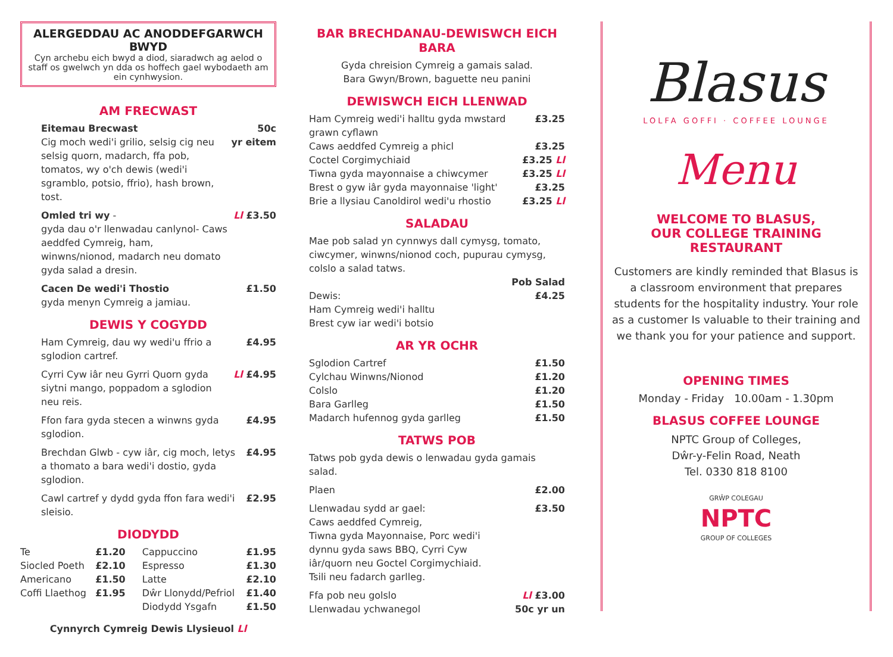ALERGEDDAU AC ANODDEFGARWCH BWYD
Cyn archebu eich bwyd a diod, siaradwch ag aelod o staff os gwelwch yn dda os hoffech gael wybodaeth am ein cynhwysion.
AM FRECWAST
| Eitemau Brecwast Cig moch wedi'i grilio, selsig cig neu selsig quorn, madarch, ffa pob, tomatos, wy o'ch dewis (wedi'i sgramblo, potsio, ffrio), hash brown, tost. | 50c yr eitem |
| Omled tri wy - gyda dau o'r llenwadau canlynol- Caws aeddfed Cymreig, ham, winwns/nionod, madarch neu domato gyda salad a dresin. | Ll £3.50 |
| Cacen De wedi'i Thostio gyda menyn Cymreig a jamiau. | £1.50 |
DEWIS Y COGYDD
| Ham Cymreig, dau wy wedi'u ffrio a sglodion cartref. | £4.95 |
| Cyrri Cyw iâr neu Gyrri Quorn gyda siytni mango, poppadom a sglodion neu reis. | Ll £4.95 |
| Ffon fara gyda stecen a winwns gyda sglodion. | £4.95 |
| Brechdan Glwb - cyw iâr, cig moch, letys a thomato a bara wedi'i dostio, gyda sglodion. | £4.95 |
| Cawl cartref y dydd gyda ffon fara wedi'i sleisio. | £2.95 |
DIODYDD
| Te | £1.20 | Cappuccino | £1.95 |
| Siocled Poeth | £2.10 | Espresso | £1.30 |
| Americano | £1.50 | Latte | £2.10 |
| Coffi Llaethog | £1.95 | Dŵr Llonydd/Pefriol | £1.40 |
| | | Diodydd Ysgafn | £1.50 |
Cynnyrch Cymreig Dewis Llysieuol Ll
BAR BRECHDANAU-DEWISWCH EICH BARA
Gyda chreision Cymreig a gamais salad.
Bara Gwyn/Brown, baguette neu panini
DEWISWCH EICH LLENWAD
| Ham Cymreig wedi'i halltu gyda mwstard grawn cyflawn | £3.25 |
| Caws aeddfed Cymreig a phicl | £3.25 |
| Coctel Corgimychiaid | £3.25 Ll |
| Tiwna gyda mayonnaise a chiwcymer | £3.25 Ll |
| Brest o gyw iâr gyda mayonnaise 'light' | £3.25 |
| Brie a llysiau Canoldirol wedi'u rhostio | £3.25 Ll |
SALADAU
Mae pob salad yn cynnwys dall cymysg, tomato, ciwcymer, winwns/nionod coch, pupurau cymysg, colslo a salad tatws.
| | Pob Salad |
| Dewis: | £4.25 |
| Ham Cymreig wedi'i halltu Brest cyw iar wedi'i botsio | |
AR YR OCHR
| Sglodion Cartref | £1.50 |
| Cylchau Winwns/Nionod | £1.20 |
| Colslo | £1.20 |
| Bara Garlleg | £1.50 |
| Madarch hufennog gyda garlleg | £1.50 |
TATWS POB
Tatws pob gyda dewis o lenwadau gyda gamais salad.
| Plaen | £2.00 |
| Llenwadau sydd ar gael: Caws aeddfed Cymreig, Tiwna gyda Mayonnaise, Porc wedi'i dynnu gyda saws BBQ, Cyrri Cyw iâr/quorn neu Goctel Corgimychiaid. Tsili neu fadarch garlleg. | £3.50 |
| Ffa pob neu golslo Llenwadau ychwanegol | Ll £3.00 50c yr un |
Blasus
LOLFA GOFFI · COFFEE LOUNGE
Menu
WELCOME TO BLASUS,
OUR COLLEGE TRAINING RESTAURANT
Customers are kindly reminded that Blasus is a classroom environment that prepares students for the hospitality industry. Your role as a customer Is valuable to their training and we thank you for your patience and support.
OPENING TIMES
Monday - Friday 10.00am - 1.30pm
BLASUS COFFEE LOUNGE
NPTC Group of Colleges,
Dŵr-y-Felin Road, Neath
Tel. 0330 818 8100
GRŴP COLEGAU
NPTC
GROUP OF COLLEGES